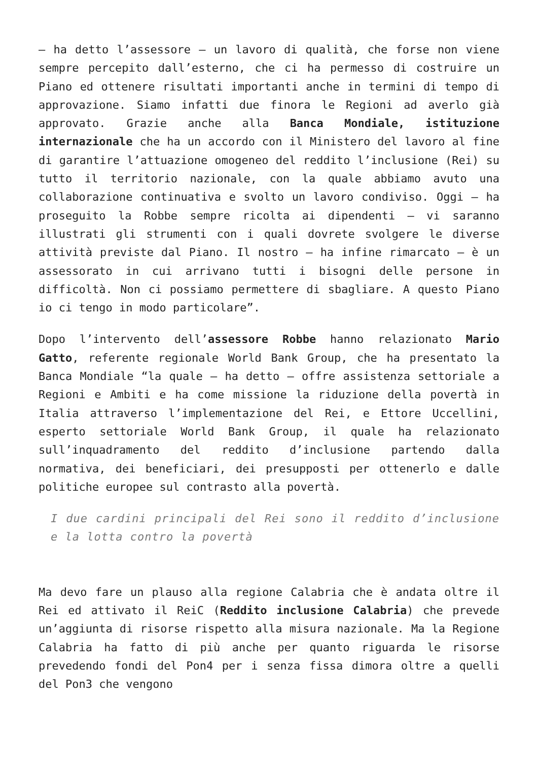– ha detto l’assessore – un lavoro di qualità, che forse non viene sempre percepito dall’esterno, che ci ha permesso di costruire un Piano ed ottenere risultati importanti anche in termini di tempo di approvazione. Siamo infatti due finora le Regioni ad averlo già approvato. Grazie anche alla Banca Mondiale, istituzione internazionale che ha un accordo con il Ministero del lavoro al fine di garantire l’attuazione omogeneo del reddito l’inclusione (Rei) su tutto il territorio nazionale, con la quale abbiamo avuto una collaborazione continuativa e svolto un lavoro condiviso. Oggi – ha proseguito la Robbe sempre ricolta ai dipendenti – vi saranno illustrati gli strumenti con i quali dovrete svolgere le diverse attività previste dal Piano. Il nostro – ha infine rimarcato – è un assessorato in cui arrivano tutti i bisogni delle persone in difficoltà. Non ci possiamo permettere di sbagliare. A questo Piano io ci tengo in modo particolare”.
Dopo l’intervento dell’assessore Robbe hanno relazionato Mario Gatto, referente regionale World Bank Group, che ha presentato la Banca Mondiale “la quale – ha detto – offre assistenza settoriale a Regioni e Ambiti e ha come missione la riduzione della povertà in Italia attraverso l’implementazione del Rei, e Ettore Uccellini, esperto settoriale World Bank Group, il quale ha relazionato sull’inquadramento del reddito d’inclusione partendo dalla normativa, dei beneficiari, dei presupposti per ottenerlo e dalle politiche europee sul contrasto alla povertà.
I due cardini principali del Rei sono il reddito d’inclusione e la lotta contro la povertà
Ma devo fare un plauso alla regione Calabria che è andata oltre il Rei ed attivato il ReiC (Reddito inclusione Calabria) che prevede un’aggiunta di risorse rispetto alla misura nazionale. Ma la Regione Calabria ha fatto di più anche per quanto riguarda le risorse prevedendo fondi del Pon4 per i senza fissa dimora oltre a quelli del Pon3 che vengono